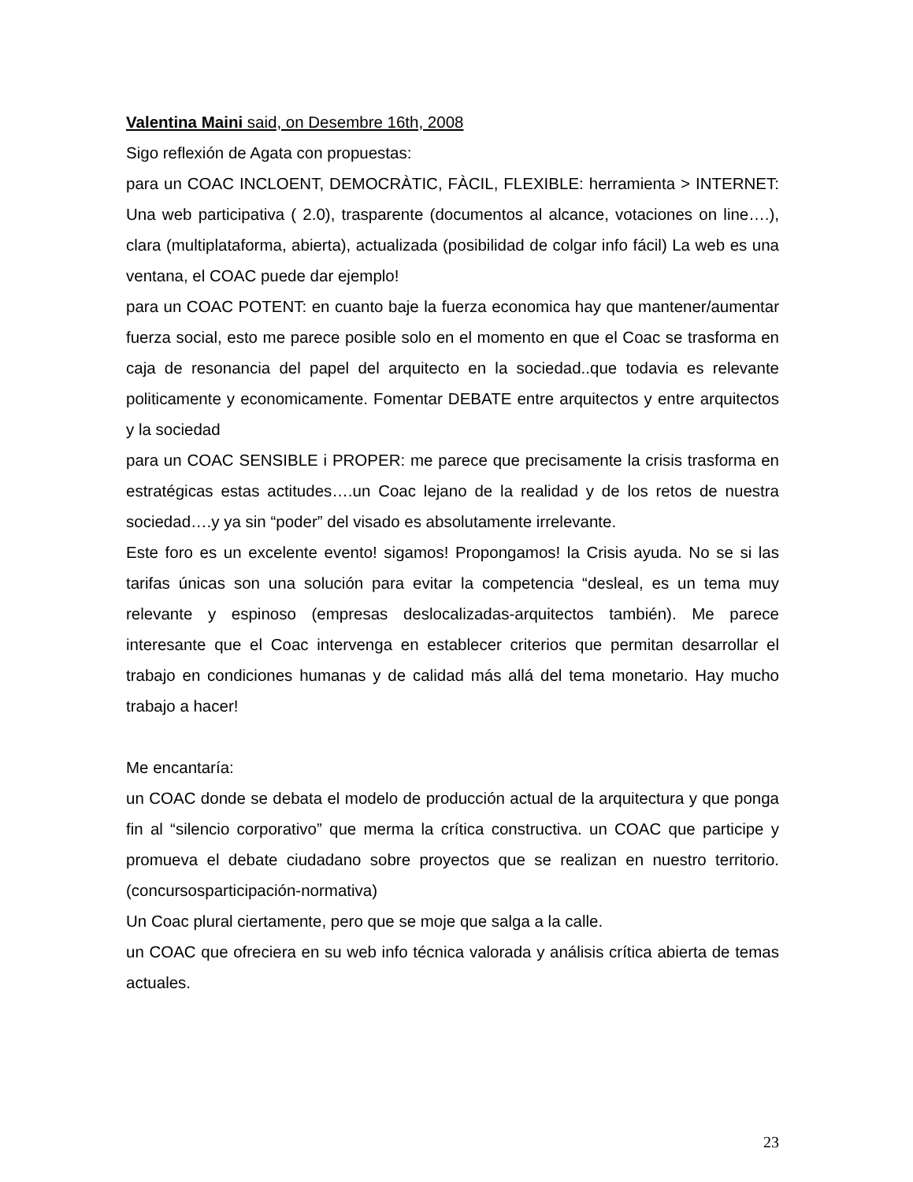Valentina Maini said, on Desembre 16th, 2008
Sigo reflexión de Agata con propuestas:
para un COAC INCLOENT, DEMOCRÀTIC, FÀCIL, FLEXIBLE: herramienta > INTERNET: Una web participativa ( 2.0), trasparente (documentos al alcance, votaciones on line….), clara (multiplataforma, abierta), actualizada (posibilidad de colgar info fácil) La web es una ventana, el COAC puede dar ejemplo!
para un COAC POTENT: en cuanto baje la fuerza economica hay que mantener/aumentar fuerza social, esto me parece posible solo en el momento en que el Coac se trasforma en caja de resonancia del papel del arquitecto en la sociedad..que todavia es relevante politicamente y economicamente. Fomentar DEBATE entre arquitectos y entre arquitectos y la sociedad
para un COAC SENSIBLE i PROPER: me parece que precisamente la crisis trasforma en estratégicas estas actitudes….un Coac lejano de la realidad y de los retos de nuestra sociedad….y ya sin “poder” del visado es absolutamente irrelevante.
Este foro es un excelente evento! sigamos! Propongamos! la Crisis ayuda. No se si las tarifas únicas son una solución para evitar la competencia “desleal, es un tema muy relevante y espinoso (empresas deslocalizadas-arquitectos también). Me parece interesante que el Coac intervenga en establecer criterios que permitan desarrollar el trabajo en condiciones humanas y de calidad más allá del tema monetario. Hay mucho trabajo a hacer!
Me encantaría:
un COAC donde se debata el modelo de producción actual de la arquitectura y que ponga fin al “silencio corporativo” que merma la crítica constructiva. un COAC que participe y promueva el debate ciudadano sobre proyectos que se realizan en nuestro territorio. (concursosparticipación-normativa)
Un Coac plural ciertamente, pero que se moje que salga a la calle.
un COAC que ofreciera en su web info técnica valorada y análisis crítica abierta de temas actuales.
23